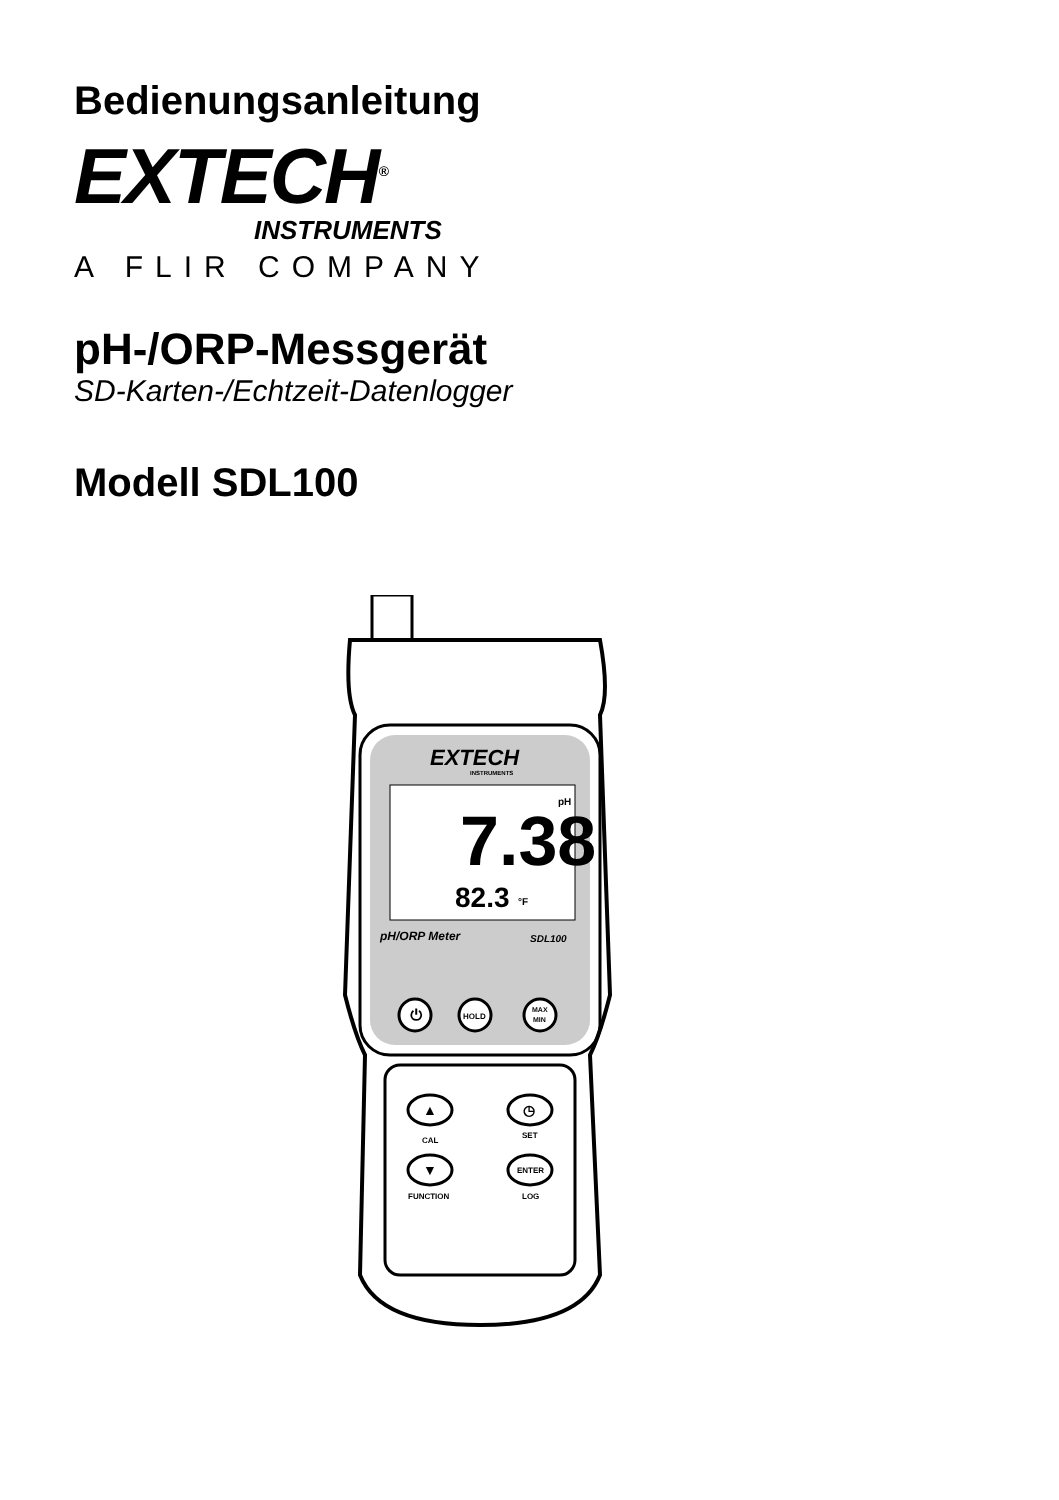Bedienungsanleitung
EXTECH<sup>®</sup>
INSTRUMENTS
A FLIR COMPANY
pH-/ORP-Messgerät
SD-Karten-/Echtzeit-Datenlogger
Modell SDL100
EXTECH
INSTRUMENTS
7.38
pH
82.3
°F
pH/ORP Meter
SDL100
⏻
HOLD
MAX
MIN
▲
◷
CAL
SET
▼
ENTER
FUNCTION
LOG